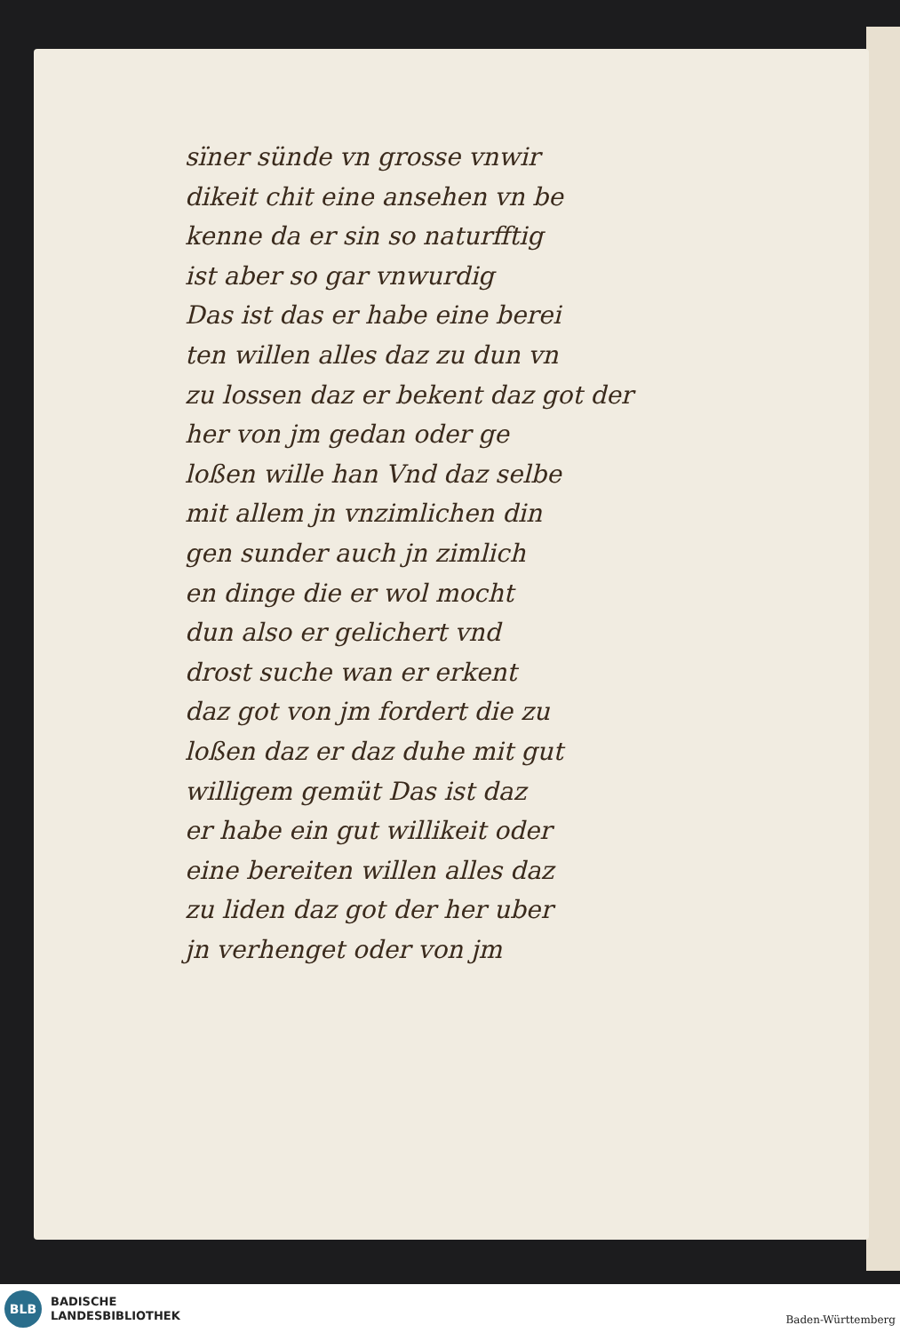sïner sünde vn grosse vnwir
dikeit chit eine ansehen vn be
kenne da er sin so naturfftig
ist aber so gar vnwurdig
Das ist das er habe eine berei
ten willen alles daz zu dun vn
zu lossen daz er bekent daz got der
her von jm gedan oder ge
loßen wille han Vnd daz selbe
mit allem jn vnzimlichen din
gen sunder auch jn zimlich
en dinge die er wol mocht
dun also er gelichert vnd
drost suche wan er erkent
daz got von jm fordert die zu
loßen daz er daz duhe mit gut
willigem gemüt Das ist daz
er habe ein gut willikeit oder
eine bereiten willen alles daz
zu liden daz got der her uber
jn verhenget oder von jm
BLB
BADISCHE
LANDESBIBLIOTHEK
Baden-Württemberg